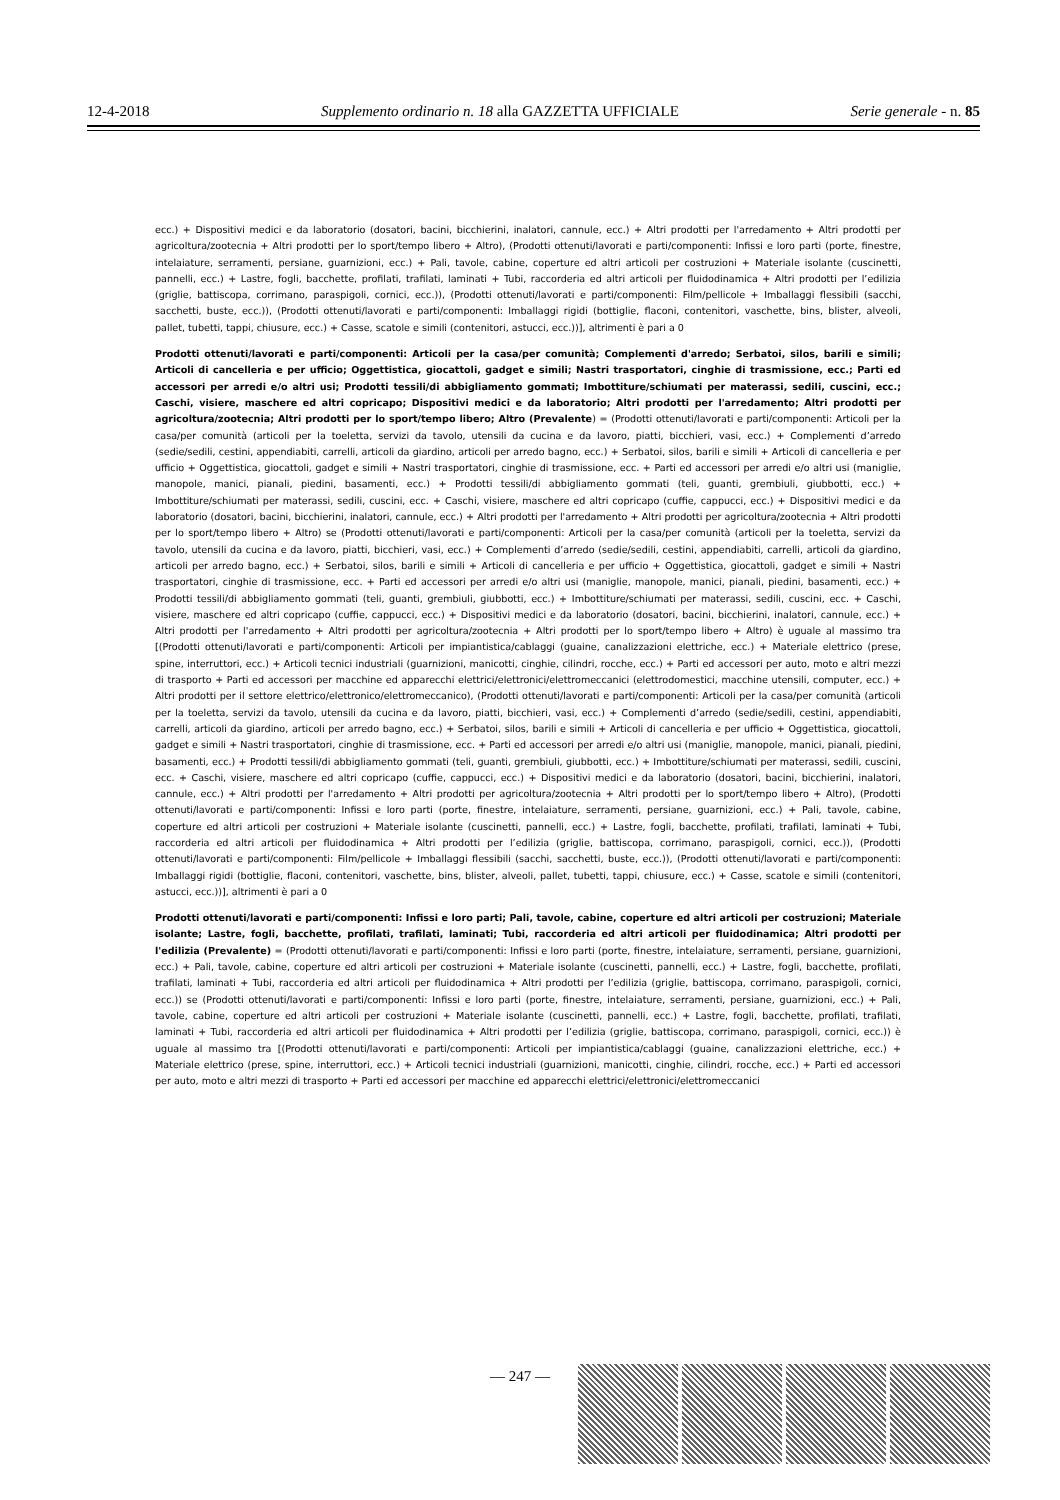12-4-2018 Supplemento ordinario n. 18 alla GAZZETTA UFFICIALE Serie generale - n. 85
ecc.) + Dispositivi medici e da laboratorio (dosatori, bacini, bicchierini, inalatori, cannule, ecc.) + Altri prodotti per l'arredamento + Altri prodotti per agricoltura/zootecnia + Altri prodotti per lo sport/tempo libero + Altro), (Prodotti ottenuti/lavorati e parti/componenti: Infissi e loro parti (porte, finestre, intelaiature, serramenti, persiane, guarnizioni, ecc.) + Pali, tavole, cabine, coperture ed altri articoli per costruzioni + Materiale isolante (cuscinetti, pannelli, ecc.) + Lastre, fogli, bacchette, profilati, trafilati, laminati + Tubi, raccorderia ed altri articoli per fluidodinamica + Altri prodotti per l’edilizia (griglie, battiscopa, corrimano, paraspigoli, cornici, ecc.)), (Prodotti ottenuti/lavorati e parti/componenti: Film/pellicole + Imballaggi flessibili (sacchi, sacchetti, buste, ecc.)), (Prodotti ottenuti/lavorati e parti/componenti: Imballaggi rigidi (bottiglie, flaconi, contenitori, vaschette, bins, blister, alveoli, pallet, tubetti, tappi, chiusure, ecc.) + Casse, scatole e simili (contenitori, astucci, ecc.))], altrimenti è pari a 0
Prodotti ottenuti/lavorati e parti/componenti: Articoli per la casa/per comunità; Complementi d'arredo; Serbatoi, silos, barili e simili; Articoli di cancelleria e per ufficio; Oggettistica, giocattoli, gadget e simili; Nastri trasportatori, cinghie di trasmissione, ecc.; Parti ed accessori per arredi e/o altri usi; Prodotti tessili/di abbigliamento gommati; Imbottiture/schiumati per materassi, sedili, cuscini, ecc.; Caschi, visiere, maschere ed altri copricapo; Dispositivi medici e da laboratorio; Altri prodotti per l'arredamento; Altri prodotti per agricoltura/zootecnia; Altri prodotti per lo sport/tempo libero; Altro (Prevalente) = (Prodotti ottenuti/lavorati e parti/componenti: Articoli per la casa/per comunità (articoli per la toeletta, servizi da tavolo, utensili da cucina e da lavoro, piatti, bicchieri, vasi, ecc.) + Complementi d’arredo (sedie/sedili, cestini, appendiabiti, carrelli, articoli da giardino, articoli per arredo bagno, ecc.) + Serbatoi, silos, barili e simili + Articoli di cancelleria e per ufficio + Oggettistica, giocattoli, gadget e simili + Nastri trasportatori, cinghie di trasmissione, ecc. + Parti ed accessori per arredi e/o altri usi (maniglie, manopole, manici, pianali, piedini, basamenti, ecc.) + Prodotti tessili/di abbigliamento gommati (teli, guanti, grembiuli, giubbotti, ecc.) + Imbottiture/schiumati per materassi, sedili, cuscini, ecc. + Caschi, visiere, maschere ed altri copricapo (cuffie, cappucci, ecc.) + Dispositivi medici e da laboratorio (dosatori, bacini, bicchierini, inalatori, cannule, ecc.) + Altri prodotti per l'arredamento + Altri prodotti per agricoltura/zootecnia + Altri prodotti per lo sport/tempo libero + Altro) se (Prodotti ottenuti/lavorati e parti/componenti: Articoli per la casa/per comunità (articoli per la toeletta, servizi da tavolo, utensili da cucina e da lavoro, piatti, bicchieri, vasi, ecc.) + Complementi d’arredo (sedie/sedili, cestini, appendiabiti, carrelli, articoli da giardino, articoli per arredo bagno, ecc.) + Serbatoi, silos, barili e simili + Articoli di cancelleria e per ufficio + Oggettistica, giocattoli, gadget e simili + Nastri trasportatori, cinghie di trasmissione, ecc. + Parti ed accessori per arredi e/o altri usi (maniglie, manopole, manici, pianali, piedini, basamenti, ecc.) + Prodotti tessili/di abbigliamento gommati (teli, guanti, grembiuli, giubbotti, ecc.) + Imbottiture/schiumati per materassi, sedili, cuscini, ecc. + Caschi, visiere, maschere ed altri copricapo (cuffie, cappucci, ecc.) + Dispositivi medici e da laboratorio (dosatori, bacini, bicchierini, inalatori, cannule, ecc.) + Altri prodotti per l'arredamento + Altri prodotti per agricoltura/zootecnia + Altri prodotti per lo sport/tempo libero + Altro) è uguale al massimo tra [(Prodotti ottenuti/lavorati e parti/componenti: Articoli per impiantistica/cablaggi (guaine, canalizzazioni elettriche, ecc.) + Materiale elettrico (prese, spine, interruttori, ecc.) + Articoli tecnici industriali (guarnizioni, manicotti, cinghie, cilindri, rocche, ecc.) + Parti ed accessori per auto, moto e altri mezzi di trasporto + Parti ed accessori per macchine ed apparecchi elettrici/elettronici/elettromeccanici (elettrodomestici, macchine utensili, computer, ecc.) + Altri prodotti per il settore elettrico/elettronico/elettromeccanico), (Prodotti ottenuti/lavorati e parti/componenti: Articoli per la casa/per comunità (articoli per la toeletta, servizi da tavolo, utensili da cucina e da lavoro, piatti, bicchieri, vasi, ecc.) + Complementi d’arredo (sedie/sedili, cestini, appendiabiti, carrelli, articoli da giardino, articoli per arredo bagno, ecc.) + Serbatoi, silos, barili e simili + Articoli di cancelleria e per ufficio + Oggettistica, giocattoli, gadget e simili + Nastri trasportatori, cinghie di trasmissione, ecc. + Parti ed accessori per arredi e/o altri usi (maniglie, manopole, manici, pianali, piedini, basamenti, ecc.) + Prodotti tessili/di abbigliamento gommati (teli, guanti, grembiuli, giubbotti, ecc.) + Imbottiture/schiumati per materassi, sedili, cuscini, ecc. + Caschi, visiere, maschere ed altri copricapo (cuffie, cappucci, ecc.) + Dispositivi medici e da laboratorio (dosatori, bacini, bicchierini, inalatori, cannule, ecc.) + Altri prodotti per l'arredamento + Altri prodotti per agricoltura/zootecnia + Altri prodotti per lo sport/tempo libero + Altro), (Prodotti ottenuti/lavorati e parti/componenti: Infissi e loro parti (porte, finestre, intelaiature, serramenti, persiane, guarnizioni, ecc.) + Pali, tavole, cabine, coperture ed altri articoli per costruzioni + Materiale isolante (cuscinetti, pannelli, ecc.) + Lastre, fogli, bacchette, profilati, trafilati, laminati + Tubi, raccorderia ed altri articoli per fluidodinamica + Altri prodotti per l’edilizia (griglie, battiscopa, corrimano, paraspigoli, cornici, ecc.)), (Prodotti ottenuti/lavorati e parti/componenti: Film/pellicole + Imballaggi flessibili (sacchi, sacchetti, buste, ecc.)), (Prodotti ottenuti/lavorati e parti/componenti: Imballaggi rigidi (bottiglie, flaconi, contenitori, vaschette, bins, blister, alveoli, pallet, tubetti, tappi, chiusure, ecc.) + Casse, scatole e simili (contenitori, astucci, ecc.))], altrimenti è pari a 0
Prodotti ottenuti/lavorati e parti/componenti: Infissi e loro parti; Pali, tavole, cabine, coperture ed altri articoli per costruzioni; Materiale isolante; Lastre, fogli, bacchette, profilati, trafilati, laminati; Tubi, raccorderia ed altri articoli per fluidodinamica; Altri prodotti per l'edilizia (Prevalente) = (Prodotti ottenuti/lavorati e parti/componenti: Infissi e loro parti (porte, finestre, intelaiature, serramenti, persiane, guarnizioni, ecc.) + Pali, tavole, cabine, coperture ed altri articoli per costruzioni + Materiale isolante (cuscinetti, pannelli, ecc.) + Lastre, fogli, bacchette, profilati, trafilati, laminati + Tubi, raccorderia ed altri articoli per fluidodinamica + Altri prodotti per l’edilizia (griglie, battiscopa, corrimano, paraspigoli, cornici, ecc.)) se (Prodotti ottenuti/lavorati e parti/componenti: Infissi e loro parti (porte, finestre, intelaiature, serramenti, persiane, guarnizioni, ecc.) + Pali, tavole, cabine, coperture ed altri articoli per costruzioni + Materiale isolante (cuscinetti, pannelli, ecc.) + Lastre, fogli, bacchette, profilati, trafilati, laminati + Tubi, raccorderia ed altri articoli per fluidodinamica + Altri prodotti per l’edilizia (griglie, battiscopa, corrimano, paraspigoli, cornici, ecc.)) è uguale al massimo tra [(Prodotti ottenuti/lavorati e parti/componenti: Articoli per impiantistica/cablaggi (guaine, canalizzazioni elettriche, ecc.) + Materiale elettrico (prese, spine, interruttori, ecc.) + Articoli tecnici industriali (guarnizioni, manicotti, cinghie, cilindri, rocche, ecc.) + Parti ed accessori per auto, moto e altri mezzi di trasporto + Parti ed accessori per macchine ed apparecchi elettrici/elettronici/elettromeccanici
— 247 —